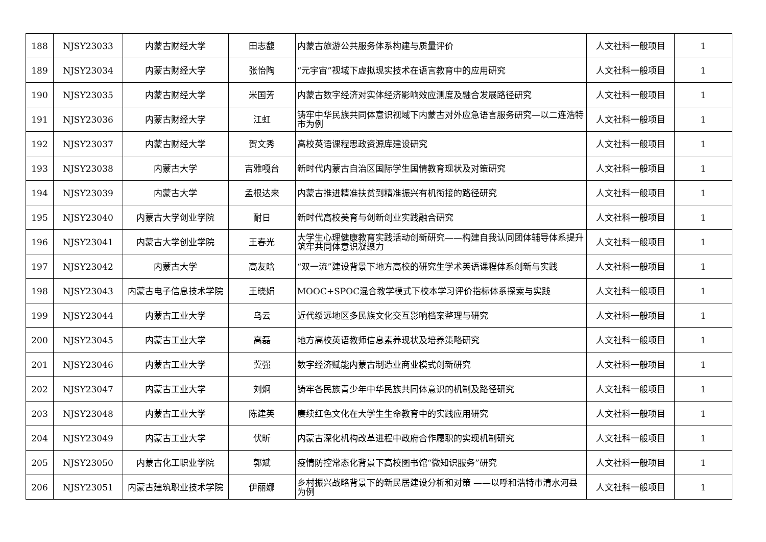| 188 | NJSY23033 | 内蒙古财经大学 | 田志馥 | 内蒙古旅游公共服务体系构建与质量评价 | 人文社科一般项目 | 1 |
| 189 | NJSY23034 | 内蒙古财经大学 | 张怡陶 | “元宇宙”视域下虚拟现实技术在语言教育中的应用研究 | 人文社科一般项目 | 1 |
| 190 | NJSY23035 | 内蒙古财经大学 | 米国芳 | 内蒙古数字经济对实体经济影响效应测度及融合发展路径研究 | 人文社科一般项目 | 1 |
| 191 | NJSY23036 | 内蒙古财经大学 | 江虹 | 铸牢中华民族共同体意识视域下内蒙古对外应急语言服务研究—以二连浩特市为例 | 人文社科一般项目 | 1 |
| 192 | NJSY23037 | 内蒙古财经大学 | 贺文秀 | 高校英语课程思政资源库建设研究 | 人文社科一般项目 | 1 |
| 193 | NJSY23038 | 内蒙古大学 | 吉雅嘎台 | 新时代内蒙古自治区国际学生国情教育现状及对策研究 | 人文社科一般项目 | 1 |
| 194 | NJSY23039 | 内蒙古大学 | 孟根达来 | 内蒙古推进精准扶贫到精准振兴有机衔接的路径研究 | 人文社科一般项目 | 1 |
| 195 | NJSY23040 | 内蒙古大学创业学院 | 耐日 | 新时代高校美育与创新创业实践融合研究 | 人文社科一般项目 | 1 |
| 196 | NJSY23041 | 内蒙古大学创业学院 | 王春光 | 大学生心理健康教育实践活动创新研究——构建自我认同团体辅导体系提升筑牢共同体意识凝聚力 | 人文社科一般项目 | 1 |
| 197 | NJSY23042 | 内蒙古大学 | 高友晗 | “双一流”建设背景下地方高校的研究生学术英语课程体系创新与实践 | 人文社科一般项目 | 1 |
| 198 | NJSY23043 | 内蒙古电子信息技术学院 | 王晓娟 | MOOC+SPOC混合教学模式下校本学习评价指标体系探索与实践 | 人文社科一般项目 | 1 |
| 199 | NJSY23044 | 内蒙古工业大学 | 乌云 | 近代绥远地区多民族文化交互影响档案整理与研究 | 人文社科一般项目 | 1 |
| 200 | NJSY23045 | 内蒙古工业大学 | 高磊 | 地方高校英语教师信息素养现状及培养策略研究 | 人文社科一般项目 | 1 |
| 201 | NJSY23046 | 内蒙古工业大学 | 冀强 | 数字经济赋能内蒙古制造业商业模式创新研究 | 人文社科一般项目 | 1 |
| 202 | NJSY23047 | 内蒙古工业大学 | 刘炯 | 铸牢各民族青少年中华民族共同体意识的机制及路径研究 | 人文社科一般项目 | 1 |
| 203 | NJSY23048 | 内蒙古工业大学 | 陈建英 | 赓续红色文化在大学生生命教育中的实践应用研究 | 人文社科一般项目 | 1 |
| 204 | NJSY23049 | 内蒙古工业大学 | 伏昕 | 内蒙古深化机构改革进程中政府合作履职的实现机制研究 | 人文社科一般项目 | 1 |
| 205 | NJSY23050 | 内蒙古化工职业学院 | 郭斌 | 疫情防控常态化背景下高校图书馆“微知识服务”研究 | 人文社科一般项目 | 1 |
| 206 | NJSY23051 | 内蒙古建筑职业技术学院 | 伊丽娜 | 乡村振兴战略背景下的新民居建设分析和对策 ——以呼和浩特市清水河县为例 | 人文社科一般项目 | 1 |